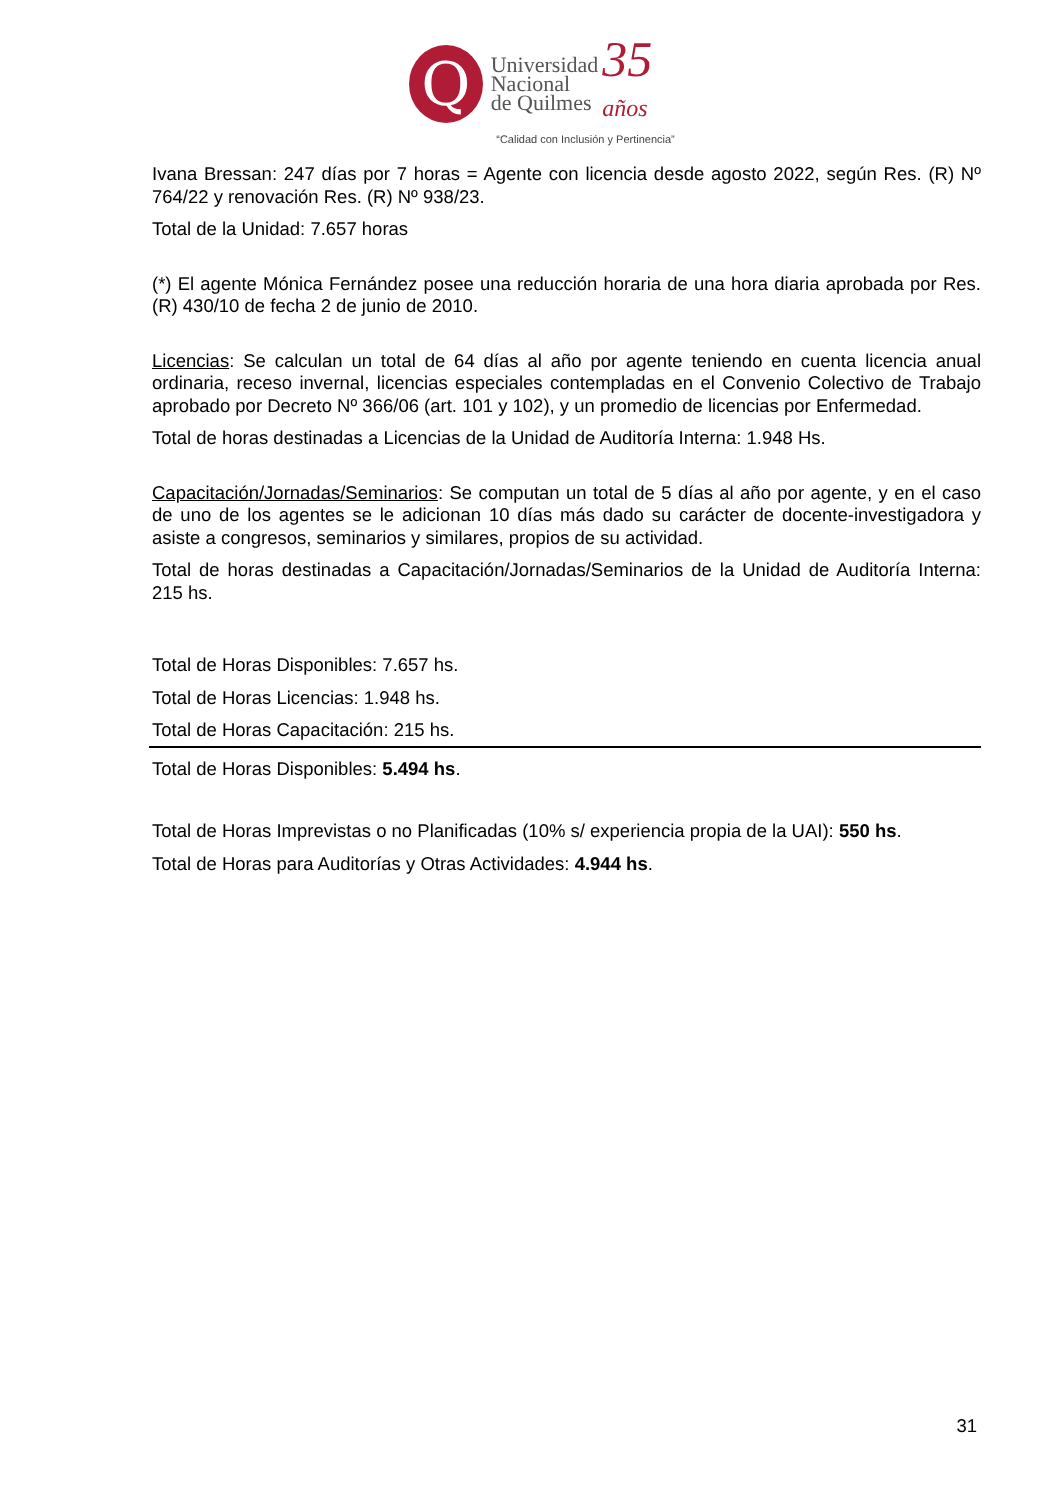Q
Universidad
Nacional
de Quilmes
35
años
“Calidad con Inclusión y Pertinencia”
Ivana Bressan: 247 días por 7 horas = Agente con licencia desde agosto 2022, según Res. (R) Nº 764/22 y renovación Res. (R) Nº 938/23.
Total de la Unidad: 7.657 horas
(*) El agente Mónica Fernández posee una reducción horaria de una hora diaria aprobada por Res. (R) 430/10 de fecha 2 de junio de 2010.
Licencias: Se calculan un total de 64 días al año por agente teniendo en cuenta licencia anual ordinaria, receso invernal, licencias especiales contempladas en el Convenio Colectivo de Trabajo aprobado por Decreto Nº 366/06 (art. 101 y 102), y un promedio de licencias por Enfermedad.
Total de horas destinadas a Licencias de la Unidad de Auditoría Interna: 1.948 Hs.
Capacitación/Jornadas/Seminarios: Se computan un total de 5 días al año por agente, y en el caso de uno de los agentes se le adicionan 10 días más dado su carácter de docente-investigadora y asiste a congresos, seminarios y similares, propios de su actividad.
Total de horas destinadas a Capacitación/Jornadas/Seminarios de la Unidad de Auditoría Interna: 215 hs.
Total de Horas Disponibles: 7.657 hs.
Total de Horas Licencias: 1.948 hs.
Total de Horas Capacitación: 215 hs.
Total de Horas Disponibles: 5.494 hs.
Total de Horas Imprevistas o no Planificadas (10% s/ experiencia propia de la UAI): 550 hs.
Total de Horas para Auditorías y Otras Actividades: 4.944 hs.
31